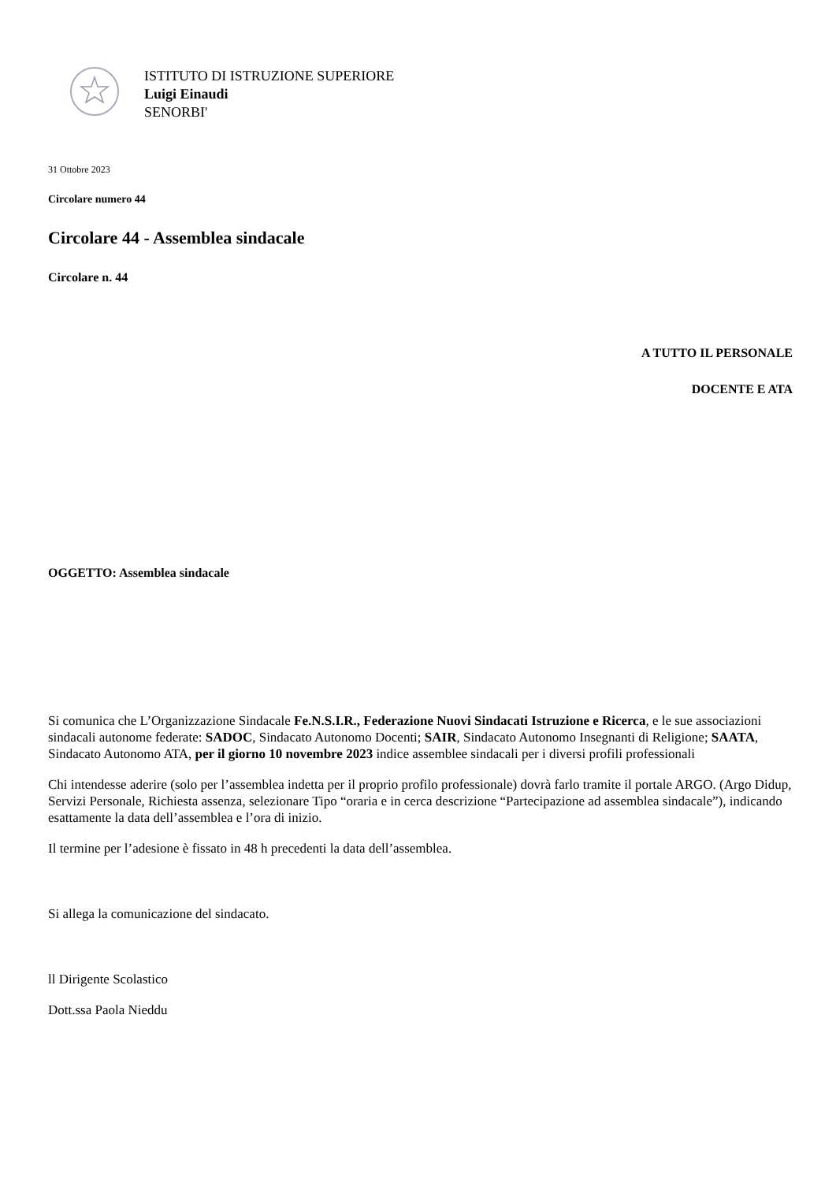ISTITUTO DI ISTRUZIONE SUPERIORE
Luigi Einaudi
SENORBI'
31 Ottobre 2023
Circolare numero 44
Circolare 44 - Assemblea sindacale
Circolare n. 44
A TUTTO IL PERSONALE
DOCENTE E ATA
OGGETTO: Assemblea sindacale
Si comunica che L’Organizzazione Sindacale Fe.N.S.I.R., Federazione Nuovi Sindacati Istruzione e Ricerca, e le sue associazioni sindacali autonome federate: SADOC, Sindacato Autonomo Docenti; SAIR, Sindacato Autonomo Insegnanti di Religione; SAATA, Sindacato Autonomo ATA, per il giorno 10 novembre 2023 indice assemblee sindacali per i diversi profili professionali
Chi intendesse aderire (solo per l’assemblea indetta per il proprio profilo professionale) dovrà farlo tramite il portale ARGO. (Argo Didup, Servizi Personale, Richiesta assenza, selezionare Tipo “oraria e in cerca descrizione “Partecipazione ad assemblea sindacale”), indicando esattamente la data dell’assemblea e l’ora di inizio.
Il termine per l’adesione è fissato in 48 h precedenti la data dell’assemblea.
Si allega la comunicazione del sindacato.
ll Dirigente Scolastico
Dott.ssa Paola Nieddu